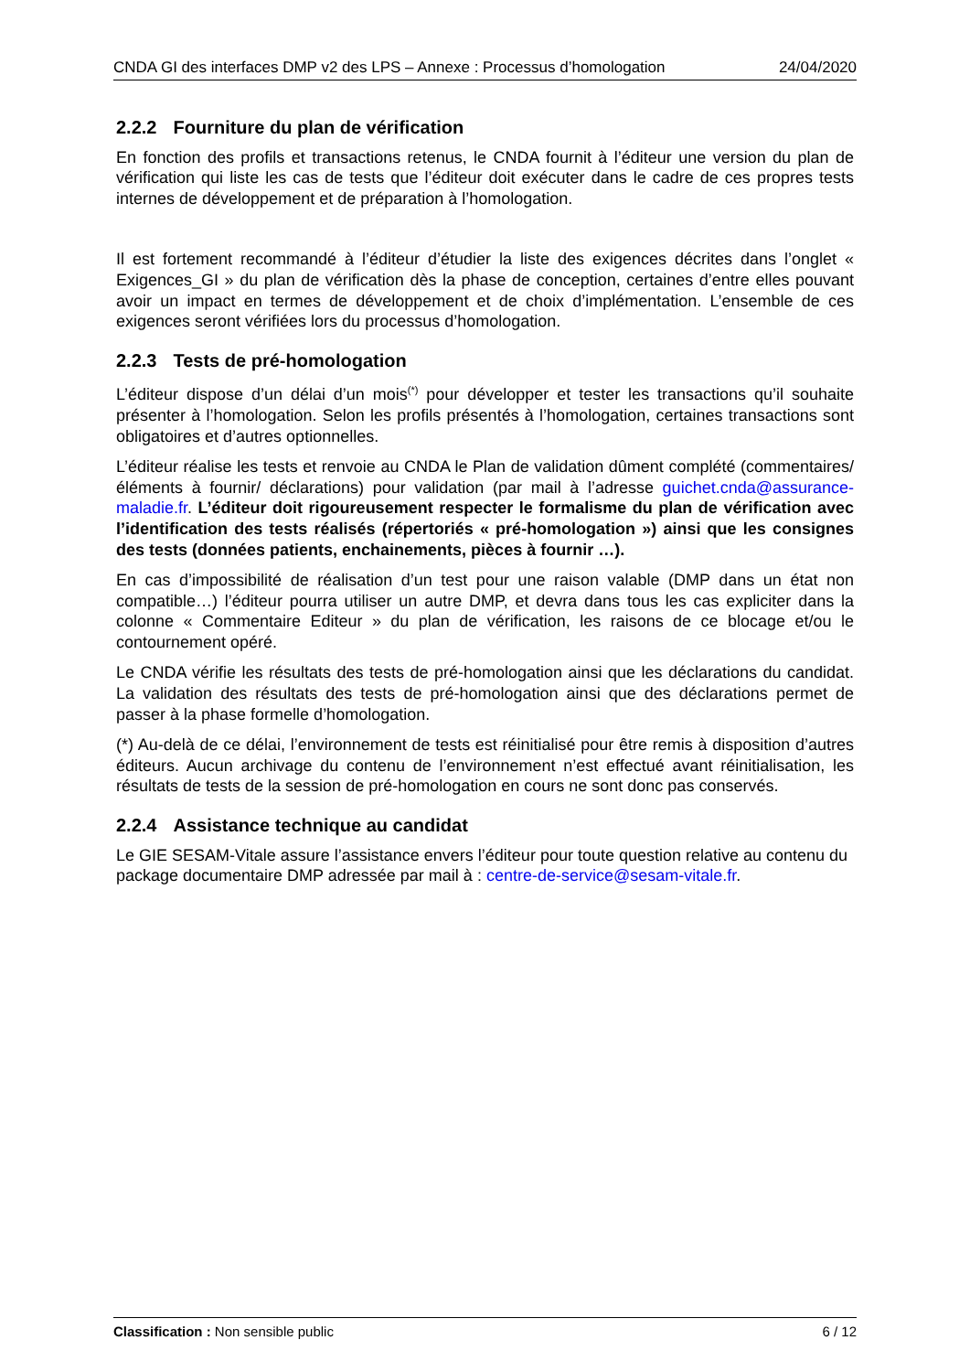CNDA GI des interfaces DMP v2 des LPS – Annexe : Processus d’homologation 24/04/2020
2.2.2 Fourniture du plan de vérification
En fonction des profils et transactions retenus, le CNDA fournit à l’éditeur une version du plan de vérification qui liste les cas de tests que l’éditeur doit exécuter dans le cadre de ces propres tests internes de développement et de préparation à l’homologation.
Il est fortement recommandé à l’éditeur d’étudier la liste des exigences décrites dans l’onglet « Exigences_GI » du plan de vérification dès la phase de conception, certaines d’entre elles pouvant avoir un impact en termes de développement et de choix d’implémentation. L’ensemble de ces exigences seront vérifiées lors du processus d’homologation.
2.2.3 Tests de pré-homologation
L’éditeur dispose d’un délai d’un mois<sup>(*)</sup> pour développer et tester les transactions qu’il souhaite présenter à l’homologation. Selon les profils présentés à l’homologation, certaines transactions sont obligatoires et d’autres optionnelles.
L’éditeur réalise les tests et renvoie au CNDA le Plan de validation dûment complété (commentaires/ éléments à fournir/ déclarations) pour validation (par mail à l’adresse guichet.cnda@assurance-maladie.fr. L’éditeur doit rigoureusement respecter le formalisme du plan de vérification avec l’identification des tests réalisés (répertoriés « pré-homologation ») ainsi que les consignes des tests (données patients, enchainements, pièces à fournir …).
En cas d’impossibilité de réalisation d’un test pour une raison valable (DMP dans un état non compatible…) l’éditeur pourra utiliser un autre DMP, et devra dans tous les cas expliciter dans la colonne « Commentaire Editeur » du plan de vérification, les raisons de ce blocage et/ou le contournement opéré.
Le CNDA vérifie les résultats des tests de pré-homologation ainsi que les déclarations du candidat. La validation des résultats des tests de pré-homologation ainsi que des déclarations permet de passer à la phase formelle d’homologation.
(*) Au-delà de ce délai, l’environnement de tests est réinitialisé pour être remis à disposition d’autres éditeurs. Aucun archivage du contenu de l’environnement n’est effectué avant réinitialisation, les résultats de tests de la session de pré-homologation en cours ne sont donc pas conservés.
2.2.4 Assistance technique au candidat
Le GIE SESAM-Vitale assure l’assistance envers l’éditeur pour toute question relative au contenu du package documentaire DMP adressée par mail à : centre-de-service@sesam-vitale.fr.
Classification : Non sensible public 6 / 12